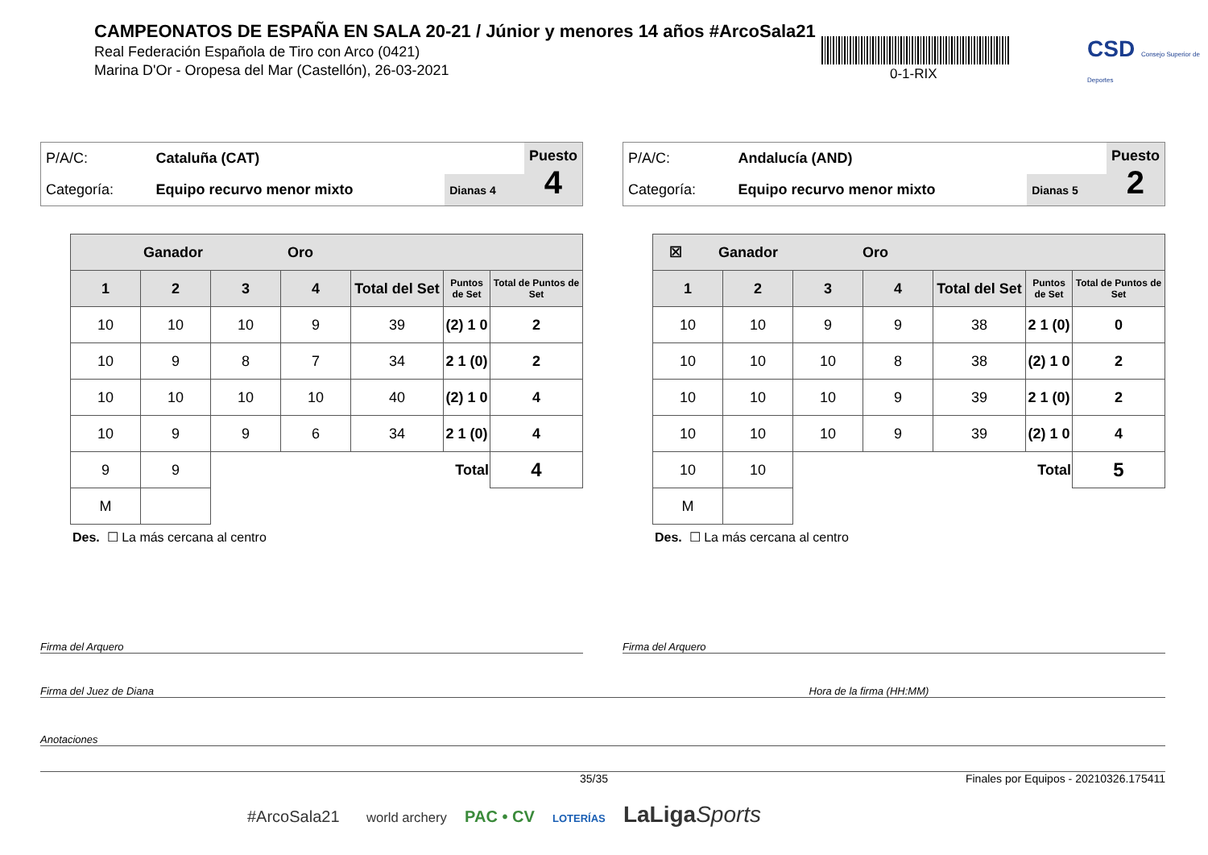CAMPEONATOS DE ESPAÑA EN SALA 20-21 / Júnior y menores 14 años #ArcoSala21
Real Federación Española de Tiro con Arco (0421)
Marina D'Or - Oropesa del Mar (Castellón), 26-03-2021
0-1-RIX
CSD Consejo Superior de Deportes
| P/A/C: | Cataluña (CAT) | | Puesto 4 |
| Categoría: | Equipo recurvo menor mixto | Dianas 4 | |
| Ganador Oro | | | | | | |
| --- | --- | --- | --- | --- | --- | --- |
| 1 | 2 | 3 | 4 | Total del Set | Puntos de Set | Total de Puntos de Set |
| 10 | 10 | 10 | 9 | 39 | (2) 1 0 | 2 |
| 10 | 9 | 8 | 7 | 34 | 2 1 (0) | 2 |
| 10 | 10 | 10 | 10 | 40 | (2) 1 0 | 4 |
| 10 | 9 | 9 | 6 | 34 | 2 1 (0) | 4 |
| 9 | 9 | Total | | | | 4 |
| M | | | | | | |
Des. ☐ La más cercana al centro
| P/A/C: | Andalucía (AND) | | Puesto 2 |
| Categoría: | Equipo recurvo menor mixto | Dianas 5 | |
| ☒ Ganador Oro | | | | | | |
| --- | --- | --- | --- | --- | --- | --- |
| 1 | 2 | 3 | 4 | Total del Set | Puntos de Set | Total de Puntos de Set |
| 10 | 10 | 9 | 9 | 38 | 2 1 (0) | 0 |
| 10 | 10 | 10 | 8 | 38 | (2) 1 0 | 2 |
| 10 | 10 | 10 | 9 | 39 | 2 1 (0) | 2 |
| 10 | 10 | 10 | 9 | 39 | (2) 1 0 | 4 |
| 10 | 10 | Total | | | | 5 |
| M | | | | | | |
Des. ☐ La más cercana al centro
Firma del Arquero Firma del Arquero
Firma del Juez de Diana Hora de la firma (HH:MM)
Anotaciones
35/35 Finales por Equipos - 20210326.175411
#ArcoSala21 world archery PAC • CV LOTERÍAS LaLiga Sports